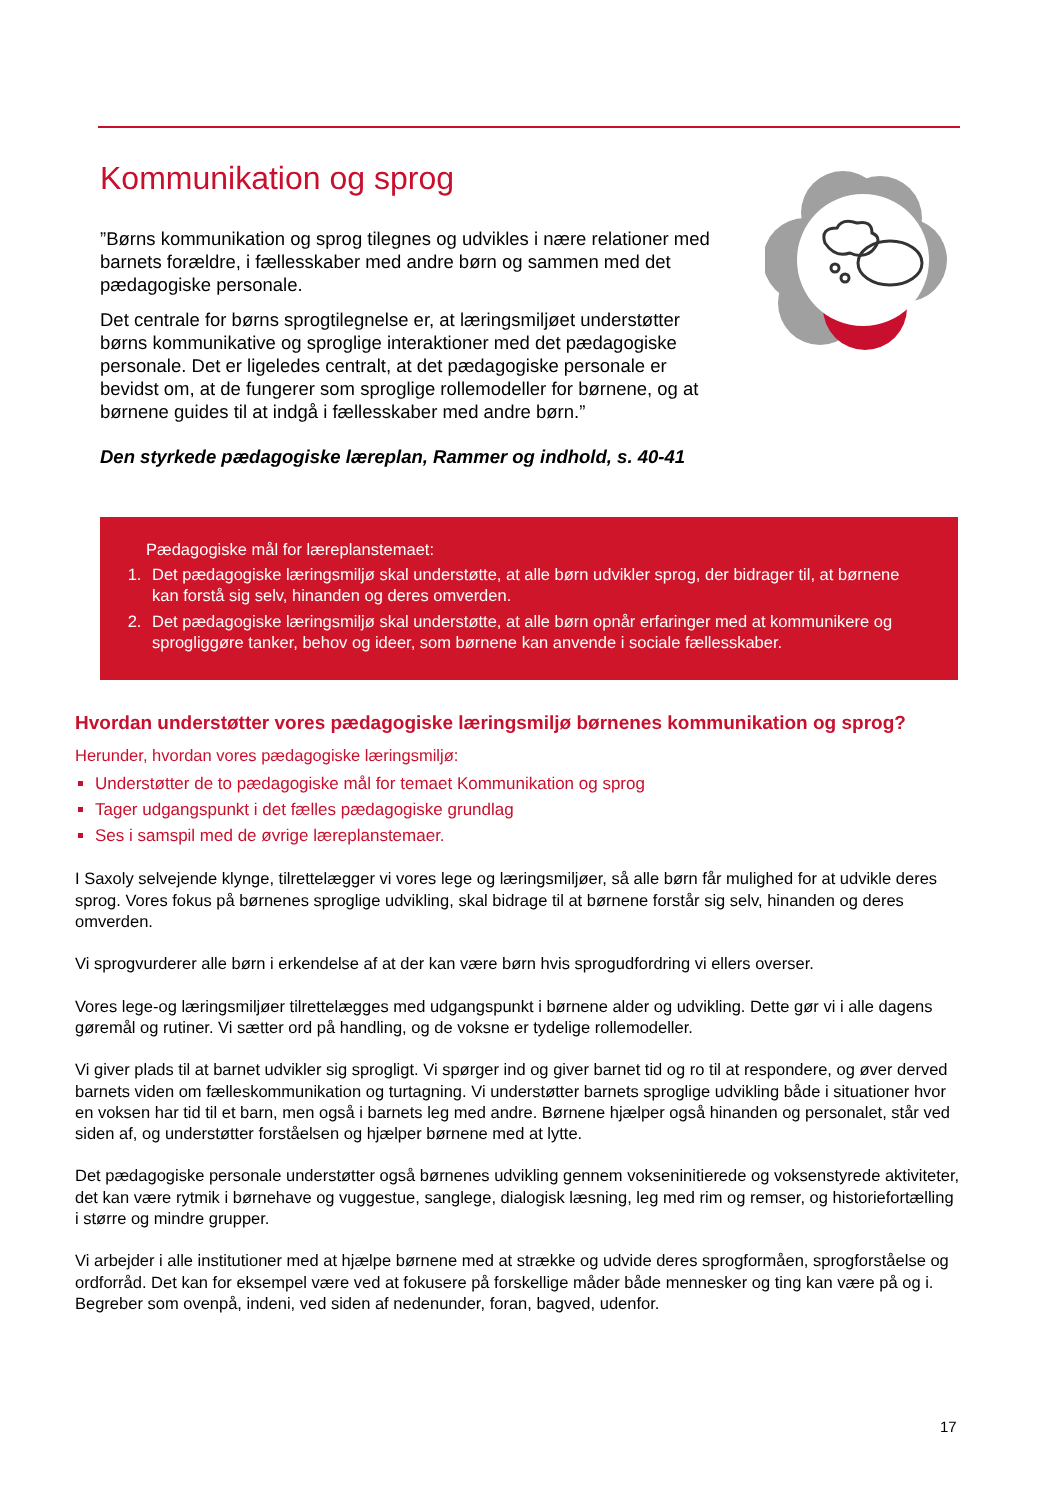Kommunikation og sprog
”Børns kommunikation og sprog tilegnes og udvikles i nære relationer med barnets forældre, i fællesskaber med andre børn og sammen med det pædagogiske personale.
Det centrale for børns sprogtilegnelse er, at læringsmiljøet understøtter børns kommunikative og sproglige interaktioner med det pædagogiske personale. Det er ligeledes centralt, at det pædagogiske personale er bevidst om, at de fungerer som sproglige rollemodeller for børnene, og at børnene guides til at indgå i fællesskaber med andre børn.”
Den styrkede pædagogiske læreplan, Rammer og indhold, s. 40-41
Pædagogiske mål for læreplanstemaet:
1. Det pædagogiske læringsmiljø skal understøtte, at alle børn udvikler sprog, der bidrager til, at børnene kan forstå sig selv, hinanden og deres omverden.
2. Det pædagogiske læringsmiljø skal understøtte, at alle børn opnår erfaringer med at kommunikere og sprogliggøre tanker, behov og ideer, som børnene kan anvende i sociale fællesskaber.
Hvordan understøtter vores pædagogiske læringsmiljø børnenes kommunikation og sprog?
Herunder, hvordan vores pædagogiske læringsmiljø:
Understøtter de to pædagogiske mål for temaet Kommunikation og sprog
Tager udgangspunkt i det fælles pædagogiske grundlag
Ses i samspil med de øvrige læreplanstemaer.
I Saxoly selvejende klynge, tilrettelægger vi vores lege og læringsmiljøer, så alle børn får mulighed for at udvikle deres sprog. Vores fokus på børnenes sproglige udvikling, skal bidrage til at børnene forstår sig selv, hinanden og deres omverden.
Vi sprogvurderer alle børn i erkendelse af at der kan være børn hvis sprogudfordring vi ellers overser.
Vores lege-og læringsmiljøer tilrettelægges med udgangspunkt i børnene alder og udvikling. Dette gør vi i alle dagens gøremål og rutiner. Vi sætter ord på handling, og de voksne er tydelige rollemodeller.
Vi giver plads til at barnet udvikler sig sprogligt. Vi spørger ind og giver barnet tid og ro til at respondere, og øver derved barnets viden om fælleskommunikation og turtagning. Vi understøtter barnets sproglige udvikling både i situationer hvor en voksen har tid til et barn, men også i barnets leg med andre. Børnene hjælper også hinanden og personalet, står ved siden af, og understøtter forståelsen og hjælper børnene med at lytte.
Det pædagogiske personale understøtter også børnenes udvikling gennem vokseninitierede og voksenstyrede aktiviteter, det kan være rytmik i børnehave og vuggestue, sanglege, dialogisk læsning, leg med rim og remser, og historiefortælling i større og mindre grupper.
Vi arbejder i alle institutioner med at hjælpe børnene med at strække og udvide deres sprogformåen, sprogforståelse og ordforråd. Det kan for eksempel være ved at fokusere på forskellige måder både mennesker og ting kan være på og i. Begreber som ovenpå, indeni, ved siden af nedenunder, foran, bagved, udenfor.
17